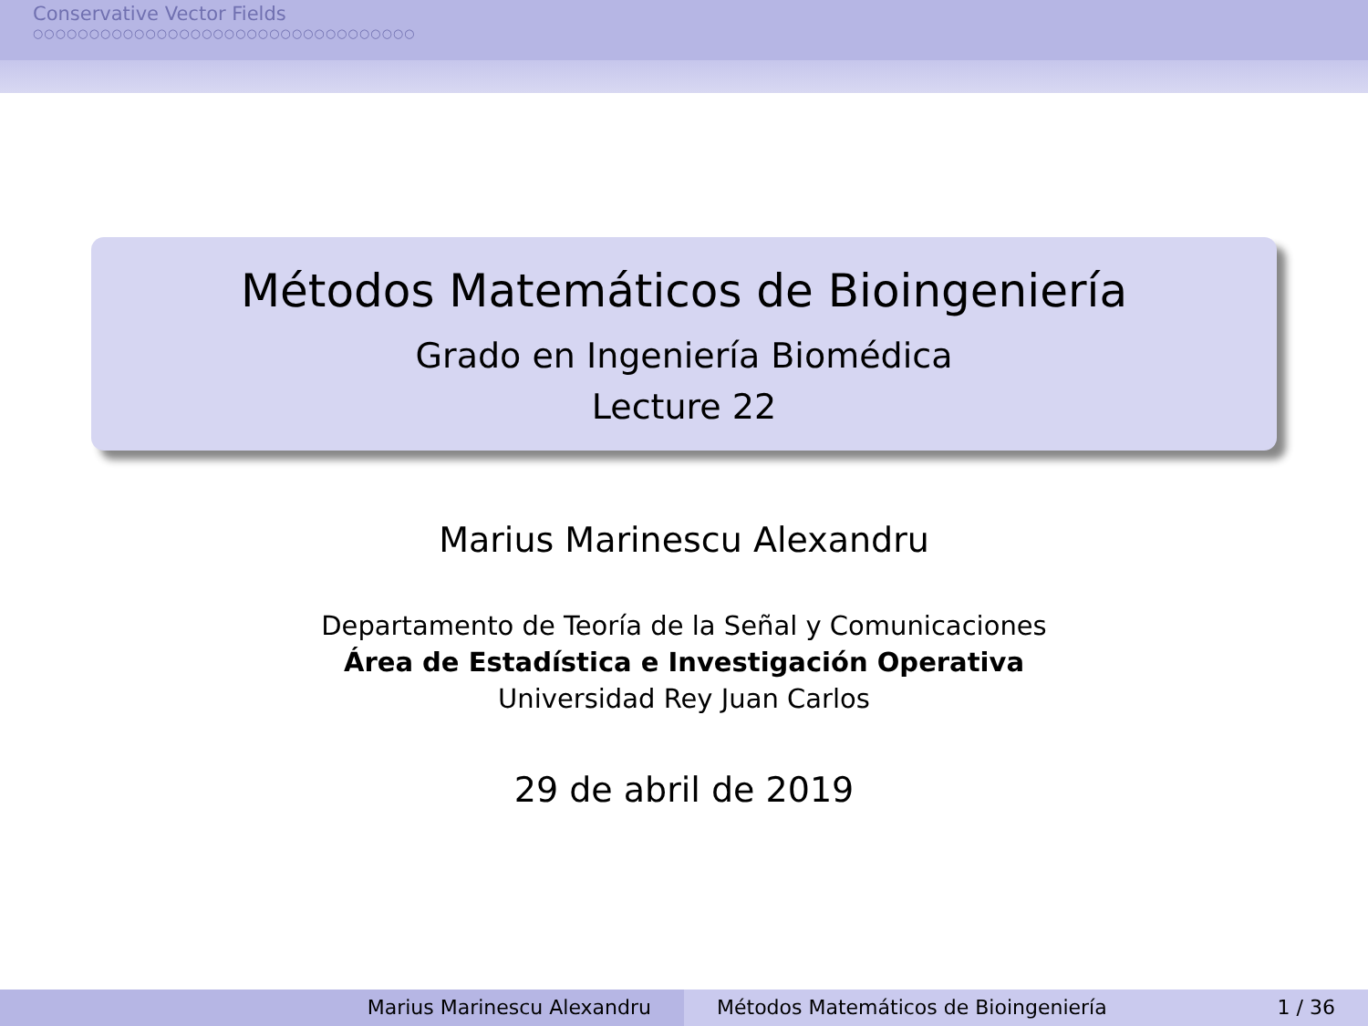Conservative Vector Fields
○○○○○○○○○○○○○○○○○○○○○○○○○○○○○○○○○○
Métodos Matemáticos de Bioingeniería
Grado en Ingeniería Biomédica
Lecture 22
Marius Marinescu Alexandru
Departamento de Teoría de la Señal y Comunicaciones
Área de Estadística e Investigación Operativa
Universidad Rey Juan Carlos
29 de abril de 2019
Marius Marinescu Alexandru Métodos Matemáticos de Bioingeniería 1 / 36